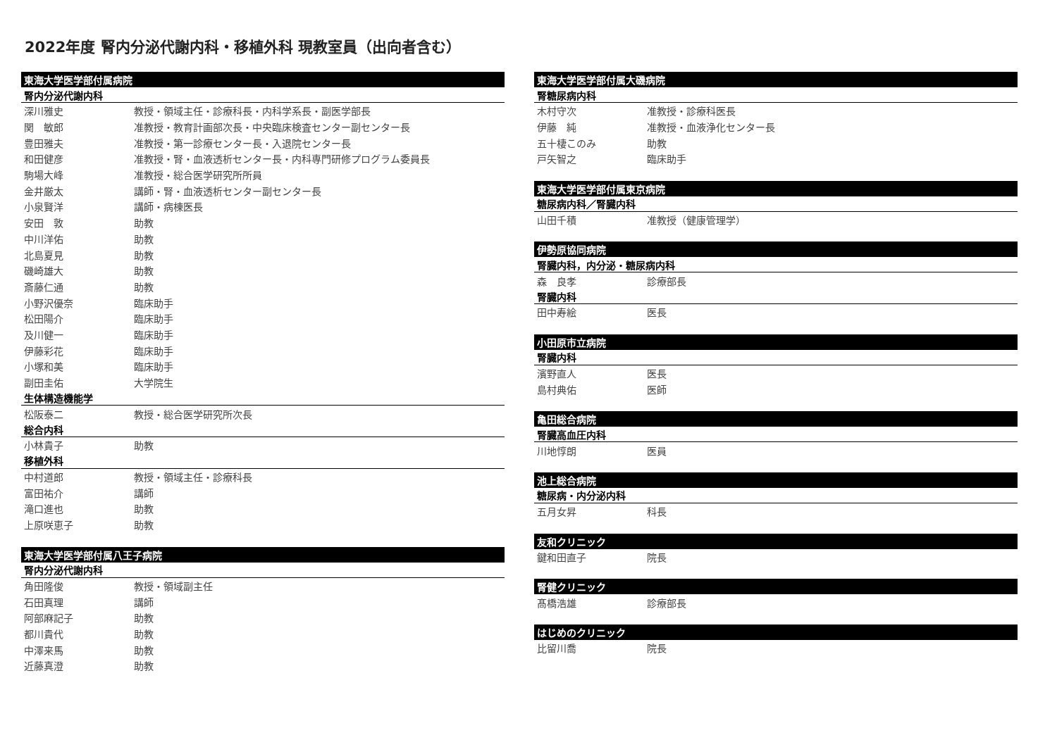2022年度 腎内分泌代謝内科・移植外科 現教室員（出向者含む）
| 東海大学医学部付属病院 | |
| --- | --- |
| 腎内分泌代謝内科 | |
| 深川雅史 | 教授・領域主任・診療科長・内科学系長・副医学部長 |
| 関 敏郎 | 准教授・教育計画部次長・中央臨床検査センター副センター長 |
| 豊田雅夫 | 准教授・第一診療センター長・入退院センター長 |
| 和田健彦 | 准教授・腎・血液透析センター長・内科専門研修プログラム委員長 |
| 駒場大峰 | 准教授・総合医学研究所所員 |
| 金井厳太 | 講師・腎・血液透析センター副センター長 |
| 小泉賢洋 | 講師・病棟医長 |
| 安田 敦 | 助教 |
| 中川洋佑 | 助教 |
| 北島夏見 | 助教 |
| 磯崎雄大 | 助教 |
| 斎藤仁通 | 助教 |
| 小野沢優奈 | 臨床助手 |
| 松田陽介 | 臨床助手 |
| 及川健一 | 臨床助手 |
| 伊藤彩花 | 臨床助手 |
| 小塚和美 | 臨床助手 |
| 副田圭佑 | 大学院生 |
| 生体構造機能学 | |
| 松阪泰二 | 教授・総合医学研究所次長 |
| 総合内科 | |
| 小林貴子 | 助教 |
| 移植外科 | |
| 中村道郎 | 教授・領域主任・診療科長 |
| 富田祐介 | 講師 |
| 滝口進也 | 助教 |
| 上原咲恵子 | 助教 |
| 東海大学医学部付属八王子病院 | |
| --- | --- |
| 腎内分泌代謝内科 | |
| 角田隆俊 | 教授・領域副主任 |
| 石田真理 | 講師 |
| 阿部麻記子 | 助教 |
| 都川貴代 | 助教 |
| 中澤来馬 | 助教 |
| 近藤真澄 | 助教 |
| 東海大学医学部付属大磯病院 | |
| --- | --- |
| 腎糖尿病内科 | |
| 木村守次 | 准教授・診療科医長 |
| 伊藤 純 | 准教授・血液浄化センター長 |
| 五十棲このみ | 助教 |
| 戸矢智之 | 臨床助手 |
| 東海大学医学部付属東京病院 | |
| --- | --- |
| 糖尿病内科／腎臓内科 | |
| 山田千積 | 准教授（健康管理学） |
| 伊勢原協同病院 | |
| --- | --- |
| 腎臓内科，内分泌・糖尿病内科 | |
| 森 良孝 | 診療部長 |
| 腎臓内科 | |
| 田中寿絵 | 医長 |
| 小田原市立病院 | |
| --- | --- |
| 腎臓内科 | |
| 濱野直人 | 医長 |
| 島村典佑 | 医師 |
| 亀田総合病院 | |
| --- | --- |
| 腎臓高血圧内科 | |
| 川地惇朗 | 医員 |
| 池上総合病院 | |
| --- | --- |
| 糖尿病・内分泌内科 | |
| 五月女昇 | 科長 |
| 友和クリニック | |
| --- | --- |
| 鍵和田直子 | 院長 |
| 腎健クリニック | |
| --- | --- |
| 髙橋浩雄 | 診療部長 |
| はじめのクリニック | |
| --- | --- |
| 比留川喬 | 院長 |